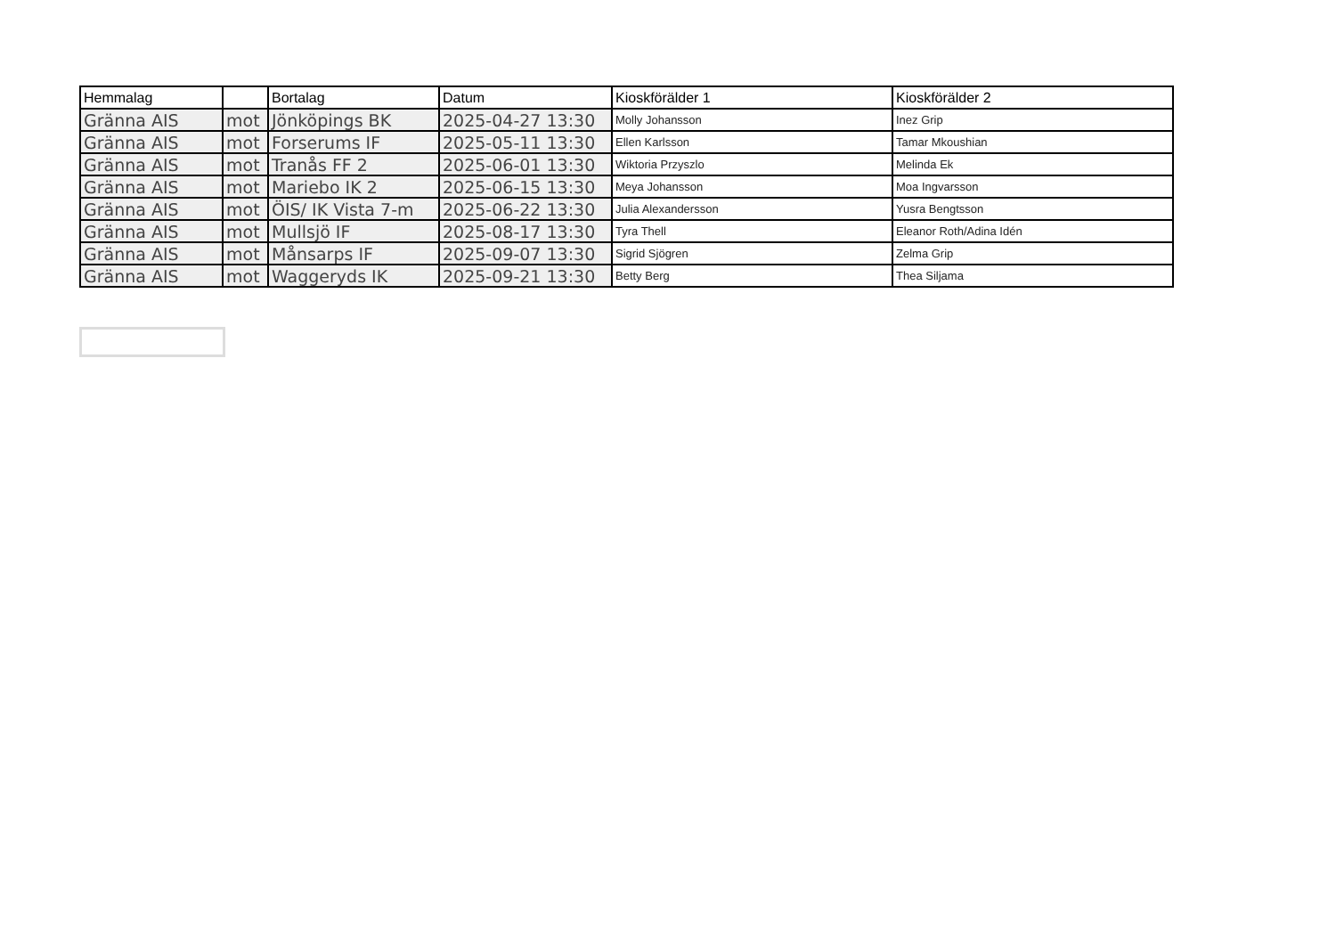| Hemmalag | | Bortalag | Datum | Kioskförälder 1 | Kioskförälder 2 |
| --- | --- | --- | --- | --- | --- |
| Gränna AIS | mot | Jönköpings BK | 2025-04-27 13:30 | Molly Johansson | Inez Grip |
| Gränna AIS | mot | Forserums IF | 2025-05-11 13:30 | Ellen Karlsson | Tamar Mkoushian |
| Gränna AIS | mot | Tranås FF 2 | 2025-06-01 13:30 | Wiktoria Przyszlo | Melinda Ek |
| Gränna AIS | mot | Mariebo IK 2 | 2025-06-15 13:30 | Meya Johansson | Moa Ingvarsson |
| Gränna AIS | mot | ÖIS/ IK Vista 7-m | 2025-06-22 13:30 | Julia Alexandersson | Yusra Bengtsson |
| Gränna AIS | mot | Mullsjö IF | 2025-08-17 13:30 | Tyra Thell | Eleanor Roth/Adina Idén |
| Gränna AIS | mot | Månsarps IF | 2025-09-07 13:30 | Sigrid Sjögren | Zelma Grip |
| Gränna AIS | mot | Waggeryds IK | 2025-09-21 13:30 | Betty Berg | Thea Siljama |